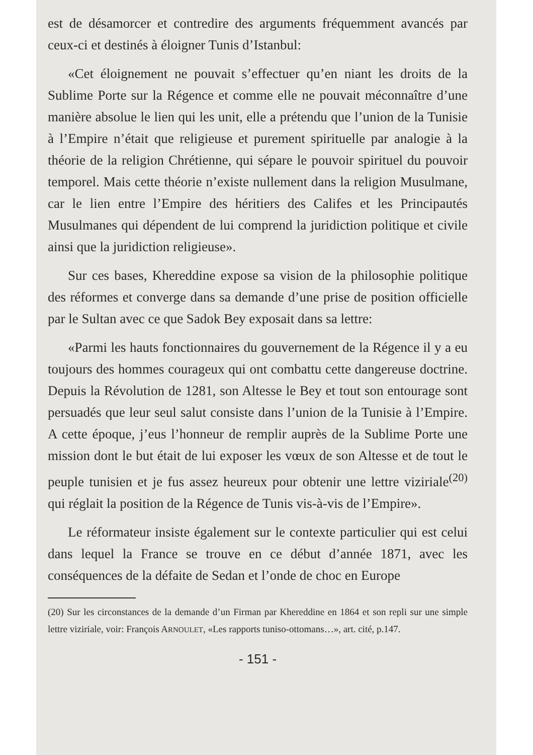est de désamorcer et contredire des arguments fréquemment avancés par ceux-ci et destinés à éloigner Tunis d’Istanbul:
«Cet éloignement ne pouvait s’effectuer qu’en niant les droits de la Sublime Porte sur la Régence et comme elle ne pouvait méconnaître d’une manière absolue le lien qui les unit, elle a prétendu que l’union de la Tunisie à l’Empire n’était que religieuse et purement spirituelle par analogie à la théorie de la religion Chrétienne, qui sépare le pouvoir spirituel du pouvoir temporel. Mais cette théorie n’existe nullement dans la religion Musulmane, car le lien entre l’Empire des héritiers des Califes et les Principautés Musulmanes qui dépendent de lui comprend la juridiction politique et civile ainsi que la juridiction religieuse».
Sur ces bases, Khereddine expose sa vision de la philosophie politique des réformes et converge dans sa demande d’une prise de position officielle par le Sultan avec ce que Sadok Bey exposait dans sa lettre:
«Parmi les hauts fonctionnaires du gouvernement de la Régence il y a eu toujours des hommes courageux qui ont combattu cette dangereuse doctrine. Depuis la Révolution de 1281, son Altesse le Bey et tout son entourage sont persuadés que leur seul salut consiste dans l’union de la Tunisie à l’Empire. A cette époque, j’eus l’honneur de remplir auprès de la Sublime Porte une mission dont le but était de lui exposer les vœux de son Altesse et de tout le peuple tunisien et je fus assez heureux pour obtenir une lettre viziriale<sup>(20)</sup> qui réglait la position de la Régence de Tunis vis-à-vis de l’Empire».
Le réformateur insiste également sur le contexte particulier qui est celui dans lequel la France se trouve en ce début d’année 1871, avec les conséquences de la défaite de Sedan et l’onde de choc en Europe
(20) Sur les circonstances de la demande d’un Firman par Khereddine en 1864 et son repli sur une simple lettre viziriale, voir: François ARNOULET, «Les rapports tuniso-ottomans…», art. cité, p.147.
- 151 -